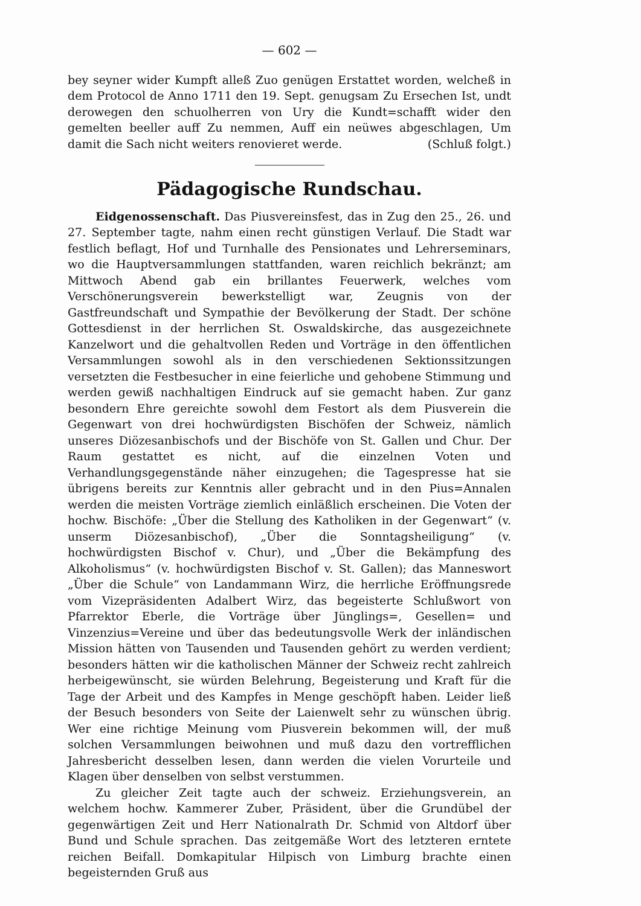— 602 —
bey seyner wider Kumpft alleß Zuo genügen Erstattet worden, welcheß in dem Protocol de Anno 1711 den 19. Sept. genugsam Zu Ersechen Ist, undt derowegen den schuolherren von Ury die Kundt=schafft wider den gemelten beeller auff Zu nemmen, Auff ein neüwes abgeschlagen, Um damit die Sach nicht weiters renovieret werde. (Schluß folgt.)
Pädagogische Rundschau.
Eidgenossenschaft. Das Piusvereinsfest, das in Zug den 25., 26. und 27. September tagte, nahm einen recht günstigen Verlauf. Die Stadt war festlich beflagt, Hof und Turnhalle des Pensionates und Lehrerseminars, wo die Hauptversammlungen stattfanden, waren reichlich bekränzt; am Mittwoch Abend gab ein brillantes Feuerwerk, welches vom Verschönerungsverein bewerkstelligt war, Zeugnis von der Gastfreundschaft und Sympathie der Bevölkerung der Stadt. Der schöne Gottesdienst in der herrlichen St. Oswaldskirche, das ausgezeichnete Kanzelwort und die gehaltvollen Reden und Vorträge in den öffentlichen Versammlungen sowohl als in den verschiedenen Sektionssitzungen versetzten die Festbesucher in eine feierliche und gehobene Stimmung und werden gewiß nachhaltigen Eindruck auf sie gemacht haben. Zur ganz besondern Ehre gereichte sowohl dem Festort als dem Piusverein die Gegenwart von drei hochwürdigsten Bischöfen der Schweiz, nämlich unseres Diözesanbischofs und der Bischöfe von St. Gallen und Chur. Der Raum gestattet es nicht, auf die einzelnen Voten und Verhandlungsgegenstände näher einzugehen; die Tagespresse hat sie übrigens bereits zur Kenntnis aller gebracht und in den Pius=Annalen werden die meisten Vorträge ziemlich einläßlich erscheinen. Die Voten der hochw. Bischöfe: „Über die Stellung des Katholiken in der Gegenwart“ (v. unserm Diözesanbischof), „Über die Sonntagsheiligung“ (v. hochwürdigsten Bischof v. Chur), und „Über die Bekämpfung des Alkoholismus“ (v. hochwürdigsten Bischof v. St. Gallen); das Manneswort „Über die Schule“ von Landammann Wirz, die herrliche Eröffnungsrede vom Vizepräsidenten Adalbert Wirz, das begeisterte Schlußwort von Pfarrektor Eberle, die Vorträge über Jünglings=, Gesellen= und Vinzenzius=Vereine und über das bedeutungsvolle Werk der inländischen Mission hätten von Tausenden und Tausenden gehört zu werden verdient; besonders hätten wir die katholischen Männer der Schweiz recht zahlreich herbeigewünscht, sie würden Belehrung, Begeisterung und Kraft für die Tage der Arbeit und des Kampfes in Menge geschöpft haben. Leider ließ der Besuch besonders von Seite der Laienwelt sehr zu wünschen übrig. Wer eine richtige Meinung vom Piusverein bekommen will, der muß solchen Versammlungen beiwohnen und muß dazu den vortrefflichen Jahresbericht desselben lesen, dann werden die vielen Vorurteile und Klagen über denselben von selbst verstummen.
Zu gleicher Zeit tagte auch der schweiz. Erziehungsverein, an welchem hochw. Kammerer Zuber, Präsident, über die Grundübel der gegenwärtigen Zeit und Herr Nationalrath Dr. Schmid von Altdorf über Bund und Schule sprachen. Das zeitgemäße Wort des letzteren erntete reichen Beifall. Domkapitular Hilpisch von Limburg brachte einen begeisternden Gruß aus